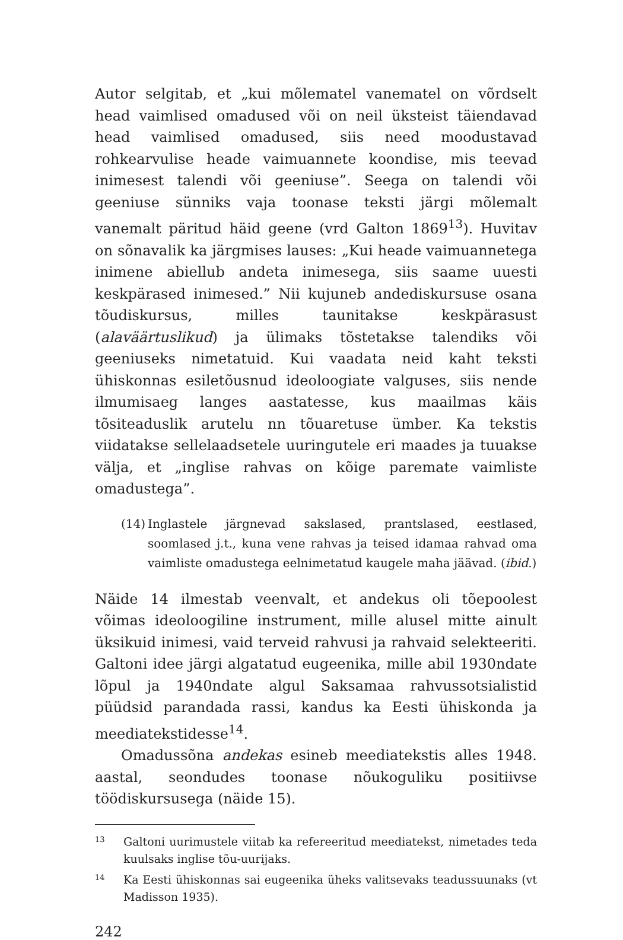Autor selgitab, et „kui mõlematel vanematel on võrdselt head vaimlised omadused või on neil üksteist täiendavad head vaimlised omadused, siis need moodustavad rohkearvulise heade vaimuannete koondise, mis teevad inimesest talendi või geeniuse”. Seega on talendi või geeniuse sünniks vaja toonase teksti järgi mõlemalt vanemalt päritud häid geene (vrd Galton 1869<sup>13</sup>). Huvitav on sõnavalik ka järgmises lauses: „Kui heade vaimuannetega inimene abiellub andeta inimesega, siis saame uuesti keskpärased inimesed.” Nii kujuneb andediskursuse osana tõudiskursus, milles taunitakse keskpärasust (alaväärtuslikud) ja ülimaks tõstetakse talendiks või geeniuseks nimetatuid. Kui vaadata neid kaht teksti ühiskonnas esiletõusnud ideoloogiate valguses, siis nende ilmumisaeg langes aastatesse, kus maailmas käis tõsiteaduslik arutelu nn tõuaretuse ümber. Ka tekstis viidatakse sellelaadsetele uuringutele eri maades ja tuuakse välja, et „inglise rahvas on kõige paremate vaimliste omadustega”.
(14) Inglastele järgnevad sakslased, prantslased, eestlased, soomlased j.t., kuna vene rahvas ja teised idamaa rahvad oma vaimliste omadustega eelnimetatud kaugele maha jäävad. (ibid.)
Näide 14 ilmestab veenvalt, et andekus oli tõepoolest võimas ideoloogiline instrument, mille alusel mitte ainult üksikuid inimesi, vaid terveid rahvusi ja rahvaid selekteeriti. Galtoni idee järgi algatatud eugeenika, mille abil 1930ndate lõpul ja 1940ndate algul Saksamaa rahvussotsialistid püüdsid parandada rassi, kandus ka Eesti ühiskonda ja meediatekstidesse<sup>14</sup>.
Omadussõna andekas esineb meediatekstis alles 1948. aastal, seondudes toonase nõukoguliku positiivse töödiskursusega (näide 15).
13 Galtoni uurimustele viitab ka refereeritud meediatekst, nimetades teda kuulsaks inglise tõu-uurijaks.
14 Ka Eesti ühiskonnas sai eugeenika üheks valitsevaks teadussuunaks (vt Madisson 1935).
242